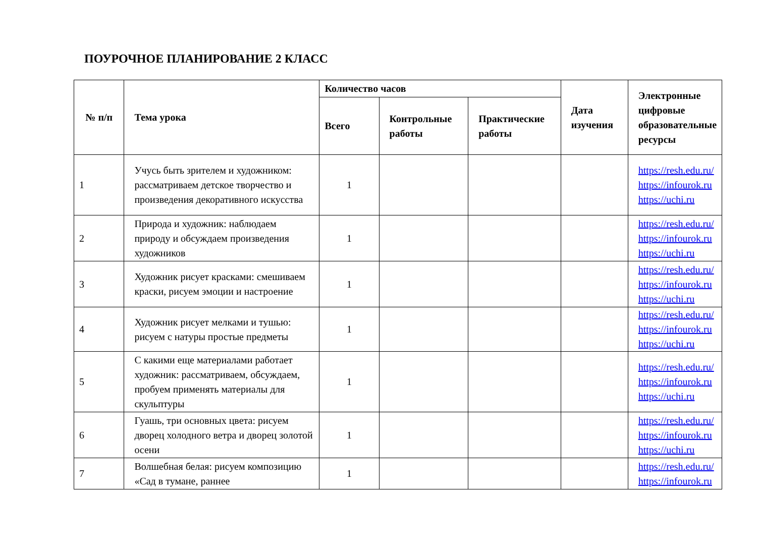ПОУРОЧНОЕ ПЛАНИРОВАНИЕ 2 КЛАСС
| № п/п | Тема урока | Количество часов | | | Дата изучения | Электронные цифровые образовательные ресурсы |
| --- | --- | --- | --- | --- | --- | --- |
| | | Всего | Контрольные работы | Практические работы | | |
| 1 | Учусь быть зрителем и художником: рассматриваем детское творчество и произведения декоративного искусства | 1 | | | | https://resh.edu.ru/ https://infourok.ru https://uchi.ru |
| 2 | Природа и художник: наблюдаем природу и обсуждаем произведения художников | 1 | | | | https://resh.edu.ru/ https://infourok.ru https://uchi.ru |
| 3 | Художник рисует красками: смешиваем краски, рисуем эмоции и настроение | 1 | | | | https://resh.edu.ru/ https://infourok.ru https://uchi.ru |
| 4 | Художник рисует мелками и тушью: рисуем с натуры простые предметы | 1 | | | | https://resh.edu.ru/ https://infourok.ru https://uchi.ru |
| 5 | С какими еще материалами работает художник: рассматриваем, обсуждаем, пробуем применять материалы для скульптуры | 1 | | | | https://resh.edu.ru/ https://infourok.ru https://uchi.ru |
| 6 | Гуашь, три основных цвета: рисуем дворец холодного ветра и дворец золотой осени | 1 | | | | https://resh.edu.ru/ https://infourok.ru https://uchi.ru |
| 7 | Волшебная белая: рисуем композицию «Сад в тумане, раннее | 1 | | | | https://resh.edu.ru/ https://infourok.ru |